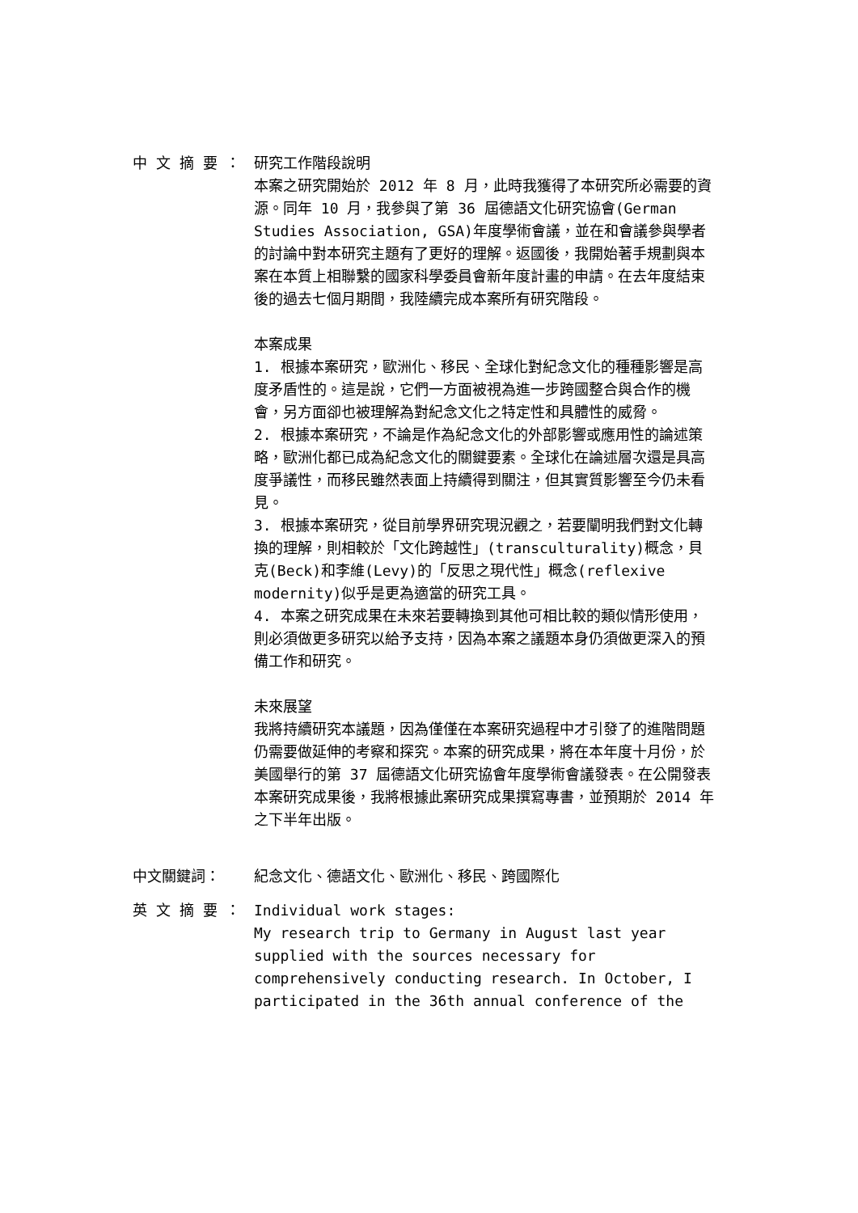中 文 摘 要 ： 研究工作階段說明
本案之研究開始於 2012 年 8 月，此時我獲得了本研究所必需要的資源。同年 10 月，我參與了第 36 屆德語文化研究協會(German Studies Association, GSA)年度學術會議，並在和會議參與學者的討論中對本研究主題有了更好的理解。返國後，我開始著手規劃與本案在本質上相聯繫的國家科學委員會新年度計畫的申請。在去年度結束後的過去七個月期間，我陸續完成本案所有研究階段。
本案成果
1. 根據本案研究，歐洲化、移民、全球化對紀念文化的種種影響是高度矛盾性的。這是說，它們一方面被視為進一步跨國整合與合作的機會，另方面卻也被理解為對紀念文化之特定性和具體性的威脅。
2. 根據本案研究，不論是作為紀念文化的外部影響或應用性的論述策略，歐洲化都已成為紀念文化的關鍵要素。全球化在論述層次還是具高度爭議性，而移民雖然表面上持續得到關注，但其實質影響至今仍未看見。
3. 根據本案研究，從目前學界研究現況觀之，若要闡明我們對文化轉換的理解，則相較於「文化跨越性」(transculturality)概念，貝克(Beck)和李維(Levy)的「反思之現代性」概念(reflexive modernity)似乎是更為適當的研究工具。
4. 本案之研究成果在未來若要轉換到其他可相比較的類似情形使用，則必須做更多研究以給予支持，因為本案之議題本身仍須做更深入的預備工作和研究。
未來展望
我將持續研究本議題，因為僅僅在本案研究過程中才引發了的進階問題仍需要做延伸的考察和探究。本案的研究成果，將在本年度十月份，於美國舉行的第 37 屆德語文化研究協會年度學術會議發表。在公開發表本案研究成果後，我將根據此案研究成果撰寫專書，並預期於 2014 年之下半年出版。
中文關鍵詞： 紀念文化、德語文化、歐洲化、移民、跨國際化
英 文 摘 要 ： Individual work stages:
My research trip to Germany in August last year supplied with the sources necessary for comprehensively conducting research. In October, I participated in the 36th annual conference of the